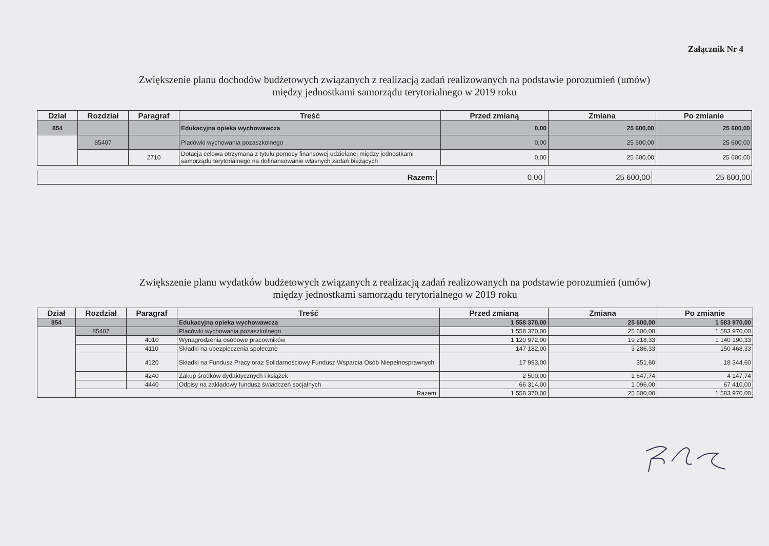Załącznik Nr 4
Zwiększenie planu dochodów budżetowych związanych z realizacją zadań realizowanych na podstawie porozumień (umów)
między jednostkami samorządu terytorialnego w 2019 roku
| Dział | Rozdział | Paragraf | Treść | Przed zmianą | Zmiana | Po zmianie |
| --- | --- | --- | --- | --- | --- | --- |
| 854 | | | Edukacyjna opieka wychowawcza | 0,00 | 25 600,00 | 25 600,00 |
| | 85407 | | Placówki wychowania pozaszkolnego | 0,00 | 25 600,00 | 25 600,00 |
| | | 2710 | Dotacja celowa otrzymana z tytułu pomocy finansowej udzielanej między jednostkami samorządu terytorialnego na dofinansowanie własnych zadań bieżących | 0,00 | 25 600,00 | 25 600,00 |
| Razem: | 0,00 | 25 600,00 | 25 600,00 |
Zwiększenie planu wydatków budżetowych związanych z realizacją zadań realizowanych na podstawie porozumień (umów)
między jednostkami samorządu terytorialnego w 2019 roku
| Dział | Rozdział | Paragraf | Treść | Przed zmianą | Zmiana | Po zmianie |
| --- | --- | --- | --- | --- | --- | --- |
| 854 | | | Edukacyjna opieka wychowawcza | 1 558 370,00 | 25 600,00 | 1 583 970,00 |
| | 85407 | | Placówki wychowania pozaszkolnego | 1 558 370,00 | 25 600,00 | 1 583 970,00 |
| | | 4010 | Wynagrodzenia osobowe pracowników | 1 120 972,00 | 19 218,33 | 1 140 190,33 |
| | | 4110 | Składki na ubezpieczenia społeczne | 147 182,00 | 3 286,33 | 150 468,33 |
| | | 4120 | Składki na Fundusz Pracy oraz Solidarnościowy Fundusz Wsparcia Osób Niepełnosprawnych | 17 993,00 | 351,60 | 18 344,60 |
| | | 4240 | Zakup środków dydaktycznych i książek | 2 500,00 | 1 647,74 | 4 147,74 |
| | | 4440 | Odpisy na zakładowy fundusz świadczeń socjalnych | 66 314,00 | 1 096,00 | 67 410,00 |
| | Razem: | | | 1 558 370,00 | 25 600,00 | 1 583 970,00 |